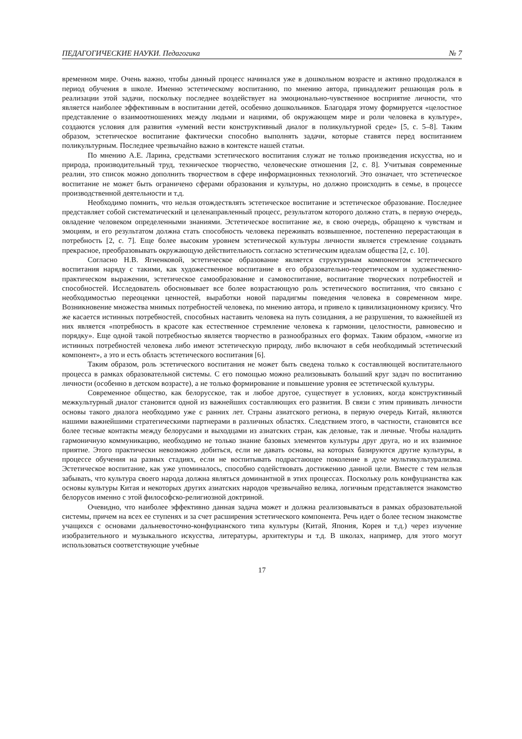ПЕДАГОГИЧЕСКИЕ НАУКИ. Педагогика № 7
временном мире. Очень важно, чтобы данный процесс начинался уже в дошкольном возрасте и активно продолжался в период обучения в школе. Именно эстетическому воспитанию, по мнению автора, принадлежит решающая роль в реализации этой задачи, поскольку последнее воздействует на эмоционально-чувственное восприятие личности, что является наиболее эффективным в воспитании детей, особенно дошкольников. Благодаря этому формируется «целостное представление о взаимоотношениях между людьми и нациями, об окружающем мире и роли человека в культуре», создаются условия для развития «умений вести конструктивный диалог в поликультурной среде» [5, с. 5–8]. Таким образом, эстетическое воспитание фактически способно выполнять задачи, которые ставятся перед воспитанием поликультурным. Последнее чрезвычайно важно в контексте нашей статьи.
По мнению А.Е. Ларина, средствами эстетического воспитания служат не только произведения искусства, но и природа, производительный труд, техническое творчество, человеческие отношения [2, с. 8]. Учитывая современные реалии, это список можно дополнить творчеством в сфере информационных технологий. Это означает, что эстетическое воспитание не может быть ограничено сферами образования и культуры, но должно происходить в семье, в процессе производственной деятельности и т.д.
Необходимо помнить, что нельзя отождествлять эстетическое воспитание и эстетическое образование. Последнее представляет собой систематический и целенаправленный процесс, результатом которого должно стать, в первую очередь, овладение человеком определенными знаниями. Эстетическое воспитание же, в свою очередь, обращено к чувствам и эмоциям, и его результатом должна стать способность человека переживать возвышенное, постепенно перерастающая в потребность [2, с. 7]. Еще более высоким уровнем эстетической культуры личности является стремление создавать прекрасное, преобразовывать окружающую действительность согласно эстетическим идеалам общества [2, с. 10].
Согласно Н.В. Ягненковой, эстетическое образование является структурным компонентом эстетического воспитания наряду с такими, как художественное воспитание в его образовательно-теоретическом и художественно-практическом выражении, эстетическое самообразование и самовоспитание, воспитание творческих потребностей и способностей. Исследователь обосновывает все более возрастающую роль эстетического воспитания, что связано с необходимостью переоценки ценностей, выработки новой парадигмы поведения человека в современном мире. Возникновение множества мнимых потребностей человека, по мнению автора, и привело к цивилизационному кризису. Что же касается истинных потребностей, способных наставить человека на путь созидания, а не разрушения, то важнейшей из них является «потребность в красоте как естественное стремление человека к гармонии, целостности, равновесию и порядку». Еще одной такой потребностью является творчество в разнообразных его формах. Таким образом, «многие из истинных потребностей человека либо имеют эстетическую природу, либо включают в себя необходимый эстетический компонент», а это и есть область эстетического воспитания [6].
Таким образом, роль эстетического воспитания не может быть сведена только к составляющей воспитательного процесса в рамках образовательной системы. С его помощью можно реализовывать больший круг задач по воспитанию личности (особенно в детском возрасте), а не только формирование и повышение уровня ее эстетической культуры.
Современное общество, как белорусское, так и любое другое, существует в условиях, когда конструктивный межкультурный диалог становится одной из важнейших составляющих его развития. В связи с этим прививать личности основы такого диалога необходимо уже с ранних лет. Страны азиатского региона, в первую очередь Китай, являются нашими важнейшими стратегическими партнерами в различных областях. Следствием этого, в частности, становятся все более тесные контакты между белорусами и выходцами из азиатских стран, как деловые, так и личные. Чтобы наладить гармоничную коммуникацию, необходимо не только знание базовых элементов культуры друг друга, но и их взаимное приятие. Этого практически невозможно добиться, если не давать основы, на которых базируются другие культуры, в процессе обучения на разных стадиях, если не воспитывать подрастающее поколение в духе мультикультурализма. Эстетическое воспитание, как уже упоминалось, способно содействовать достижению данной цели. Вместе с тем нельзя забывать, что культура своего народа должна являться доминантной в этих процессах. Поскольку роль конфуцианства как основы культуры Китая и некоторых других азиатских народов чрезвычайно велика, логичным представляется знакомство белорусов именно с этой философско-религиозной доктриной.
Очевидно, что наиболее эффективно данная задача может и должна реализовываться в рамках образовательной системы, причем на всех ее ступенях и за счет расширения эстетического компонента. Речь идет о более тесном знакомстве учащихся с основами дальневосточно-конфуцианского типа культуры (Китай, Япония, Корея и т.д.) через изучение изобразительного и музыкального искусства, литературы, архитектуры и т.д. В школах, например, для этого могут использоваться соответствующие учебные
17